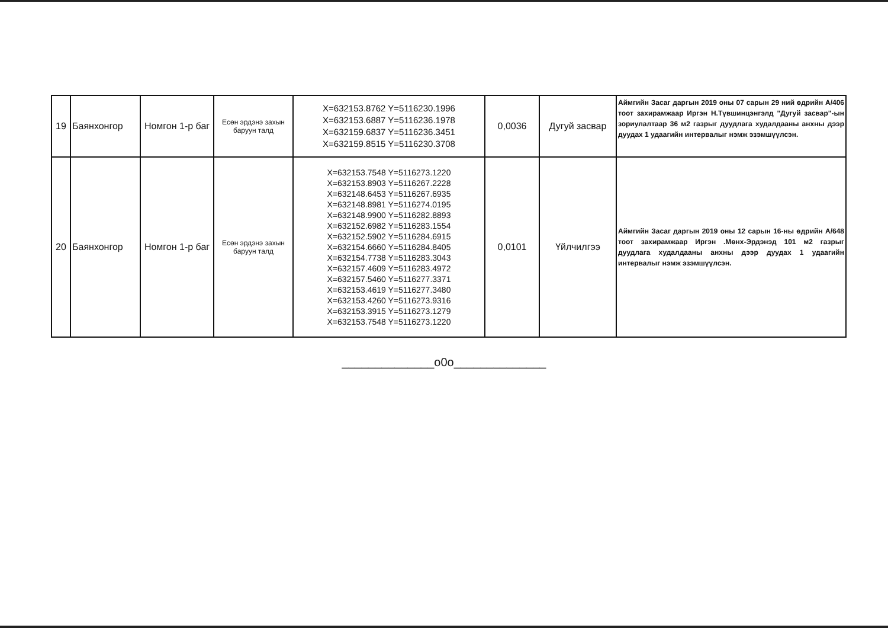| 19 | Баянхонгор | Номгон 1-р баг | Есөн эрдэнэ захын баруун талд | X=632153.8762 Y=5116230.1996 X=632153.6887 Y=5116236.1978 X=632159.6837 Y=5116236.3451 X=632159.8515 Y=5116230.3708 | 0,0036 | Дугуй засвар | Аймгийн Засаг даргын 2019 оны 07 сарын 29 ний өдрийн А/406 тоот захирамжаар Иргэн Н.Түвшинцэнгэлд "Дугуй засвар"-ын зориулалтаар 36 м2 газрыг дуудлага худалдааны анхны дээр дуудах 1 удаагийн интервалыг нэмж эзэмшүүлсэн. |
| 20 | Баянхонгор | Номгон 1-р баг | Есөн эрдэнэ захын баруун талд | X=632153.7548 Y=5116273.1220 X=632153.8903 Y=5116267.2228 X=632148.6453 Y=5116267.6935 X=632148.8981 Y=5116274.0195 X=632148.9900 Y=5116282.8893 X=632152.6982 Y=5116283.1554 X=632152.5902 Y=5116284.6915 X=632154.6660 Y=5116284.8405 X=632154.7738 Y=5116283.3043 X=632157.4609 Y=5116283.4972 X=632157.5460 Y=5116277.3371 X=632153.4619 Y=5116277.3480 X=632153.4260 Y=5116273.9316 X=632153.3915 Y=5116273.1279 X=632153.7548 Y=5116273.1220 | 0,0101 | Үйлчилгээ | Аймгийн Засаг даргын 2019 оны 12 сарын 16-ны өдрийн А/648 тоот захирамжаар Иргэн .Мөнх-Эрдэнэд 101 м2 газрыг дуудлага худалдааны анхны дээр дуудах 1 удаагийн интервалыг нэмж эзэмшүүлсэн. |
______________o0o______________